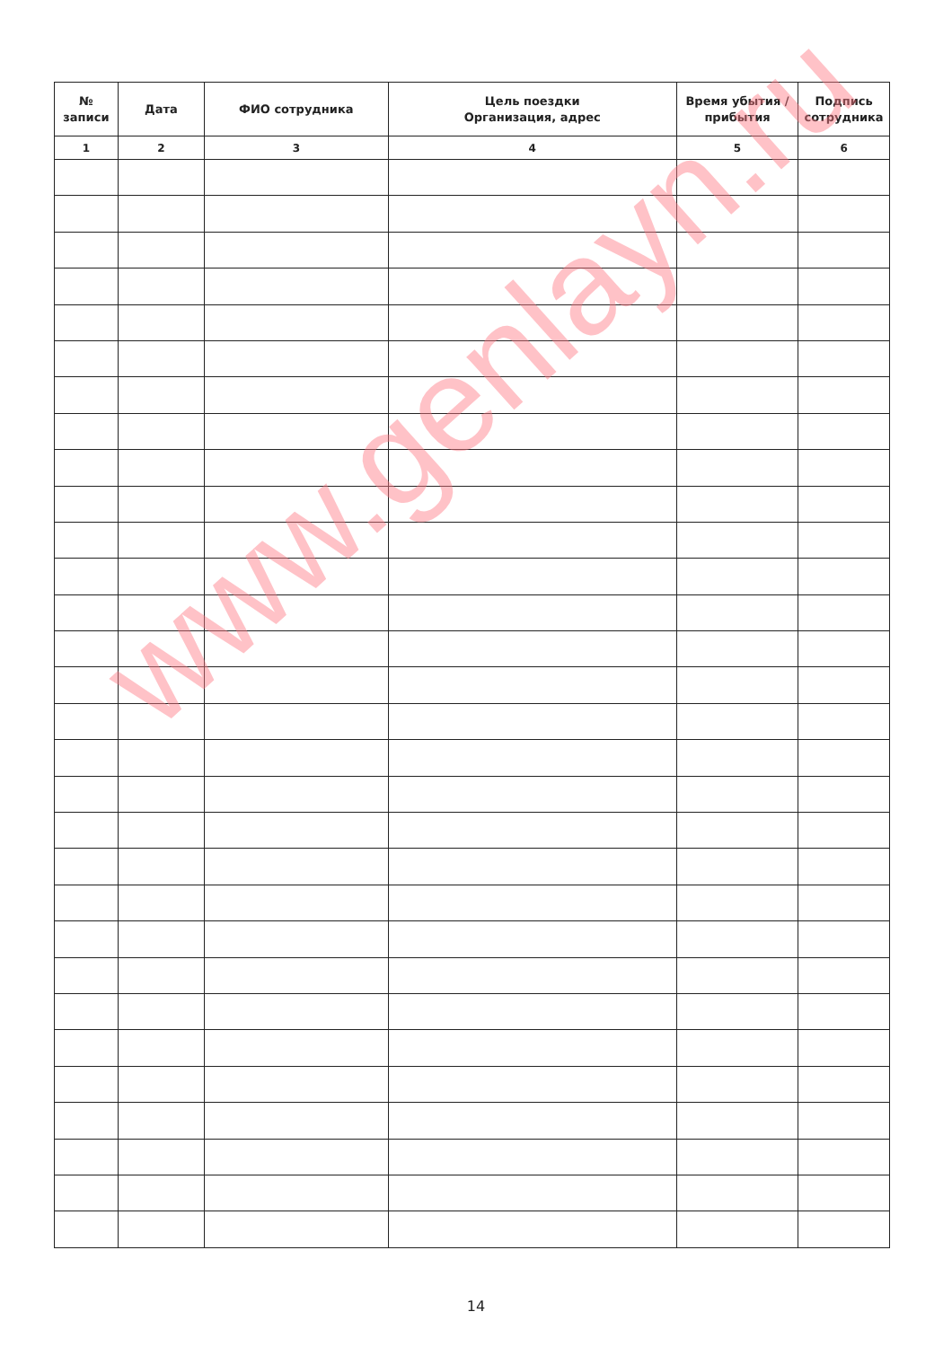| № записи | Дата | ФИО сотрудника | Цель поездки Организация, адрес | Время убытия / прибытия | Подпись сотрудника |
| --- | --- | --- | --- | --- | --- |
| 1 | 2 | 3 | 4 | 5 | 6 |
www.genlayn.ru
14